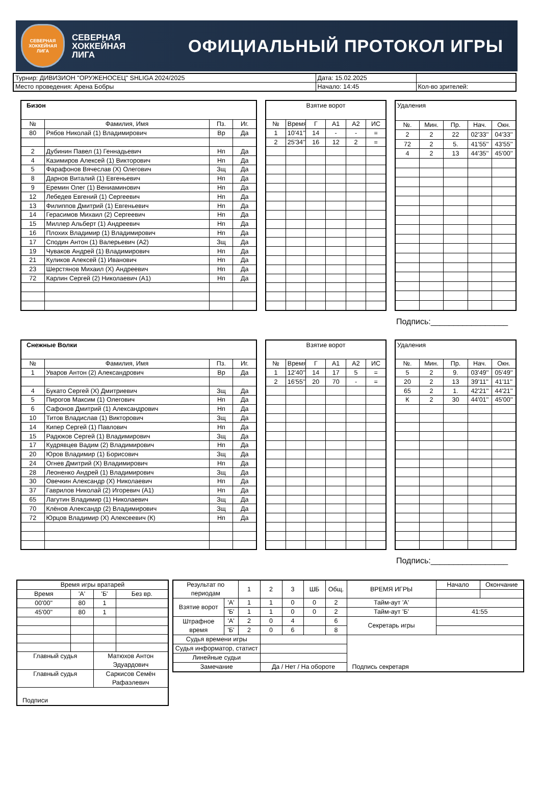СЕВЕРНАЯ
ХОККЕЙНАЯ
ЛИГА
СЕВЕРНАЯ
ХОККЕЙНАЯ
ЛИГА
ОФИЦИАЛЬНЫЙ ПРОТОКОЛ ИГРЫ
| Турнир: ДИВИЗИОН "ОРУЖЕНОСЕЦ" SHLIGA 2024/2025 | Дата: 15.02.2025 | |
| Место проведения: Арена Бобры | Начало: 14:45 | Кол-во зрителей: |
| Бизон | | | |
| № | Фамилия, Имя | Пз. | Иг. |
| 80 | Рябов Николай (1) Владимирович | Вр | Да |
| 2 | Дубинин Павел (1) Геннадьевич | Нп | Да |
| 4 | Казимиров Алексей (1) Викторович | Нп | Да |
| 5 | Фарафонов Вячеслав (Х) Олегович | Зщ | Да |
| 8 | Дарнов Виталий (1) Евгеньевич | Нп | Да |
| 9 | Еремин Олег (1) Вениаминович | Нп | Да |
| 12 | Лебедев Евгений (1) Сергеевич | Нп | Да |
| 13 | Филиппов Дмитрий (1) Евгеньевич | Нп | Да |
| 14 | Герасимов Михаил (2) Сергеевич | Нп | Да |
| 15 | Миллер Альберт (1) Андреевич | Нп | Да |
| 16 | Плохих Владимир (1) Владимирович | Нп | Да |
| 17 | Сподин Антон (1) Валерьевич (А2) | Зщ | Да |
| 19 | Чуваков Андрей (1) Владимирович | Нп | Да |
| 21 | Куликов Алексей (1) Иванович | Нп | Да |
| 23 | Шерстянов Михаил (Х) Андреевич | Нп | Да |
| 72 | Карлин Сергей (2) Николаевич (А1) | Нп | Да |
| Взятие ворот | | | | | |
| № | Время | Г | А1 | А2 | ИС |
| 1 | 10'41'' | 14 | - | - | = |
| 2 | 25'34'' | 16 | 12 | 2 | = |
| Удаления | | | | |
| №. | Мин. | Пр. | Нач. | Окн. |
| 2 | 2 | 22 | 02'33'' | 04'33'' |
| 72 | 2 | 5. | 41'55'' | 43'55'' |
| 4 | 2 | 13 | 44'35'' | 45'00'' |
Подпись:_________________
| Снежные Волки | | | |
| № | Фамилия, Имя | Пз. | Иг. |
| 1 | Уваров Антон (2) Александрович | Вр | Да |
| 4 | Букато Сергей (Х) Дмитриевич | Зщ | Да |
| 5 | Пирогов Максим (1) Олегович | Нп | Да |
| 6 | Сафонов Дмитрий (1) Александрович | Нп | Да |
| 10 | Титов Владислав (1) Викторович | Зщ | Да |
| 14 | Кипер Сергей (1) Павлович | Нп | Да |
| 15 | Радюков Сергей (1) Владимирович | Зщ | Да |
| 17 | Кудрявцев Вадим (2) Владимирович | Нп | Да |
| 20 | Юров Владимир (1) Борисович | Зщ | Да |
| 24 | Огнев Дмитрий (Х) Владимирович | Нп | Да |
| 28 | Леоненко Андрей (1) Владимирович | Зщ | Да |
| 30 | Овечкин Александр (Х) Николаевич | Нп | Да |
| 37 | Гаврилов Николай (2) Игоревич (А1) | Нп | Да |
| 65 | Лагутин Владимир (1) Николаевич | Зщ | Да |
| 70 | Клёнов Александр (2) Владимирович | Зщ | Да |
| 72 | Юрцов Владимир (Х) Алексеевич (К) | Нп | Да |
| Взятие ворот | | | | | |
| № | Время | Г | А1 | А2 | ИС |
| 1 | 12'40'' | 14 | 17 | 5 | = |
| 2 | 16'55'' | 20 | 70 | - | = |
| Удаления | | | | |
| №. | Мин. | Пр. | Нач. | Окн. |
| 5 | 2 | 9. | 03'49'' | 05'49'' |
| 20 | 2 | 13 | 39'11'' | 41'11'' |
| 65 | 2 | 1. | 42'21'' | 44'21'' |
| К | 2 | 30 | 44'01'' | 45'00'' |
Подпись:_________________
| Время игры вратарей | | | |
| Время | 'А' | 'Б' | Без вр. |
| 00'00'' | 80 | 1 | |
| 45'00'' | 80 | 1 | |
| Главный судья | | Матюхов Антон Эдуардович | |
| Главный судья | | Саркисов Семён Рафаэлевич | |
| Подписи | | | |
| Результат по периодам | | 1 | 2 | 3 | ШБ | Общ. | ВРЕМЯ ИГРЫ | Начало | Окончание |
| Взятие ворот | 'А' | 1 | 1 | 0 | 0 | 2 | Тайм-аут 'А' | | |
| | 'Б' | 1 | 1 | 0 | 0 | 2 | Тайм-аут 'Б' | 41:55 | |
| Штрафное время | 'А' | 2 | 0 | 4 | | 6 | Секретарь игры | | |
| | 'Б' | 2 | 0 | 6 | | 8 | | | |
| Судья времени игры | | | | | | | Подпись секретаря | | |
| Судья информатор, статист | | | | | | | | | |
| Линейные судьи | | | | | | | | | |
| Замечание | | | Да / Нет / На обороте | | | | | | |